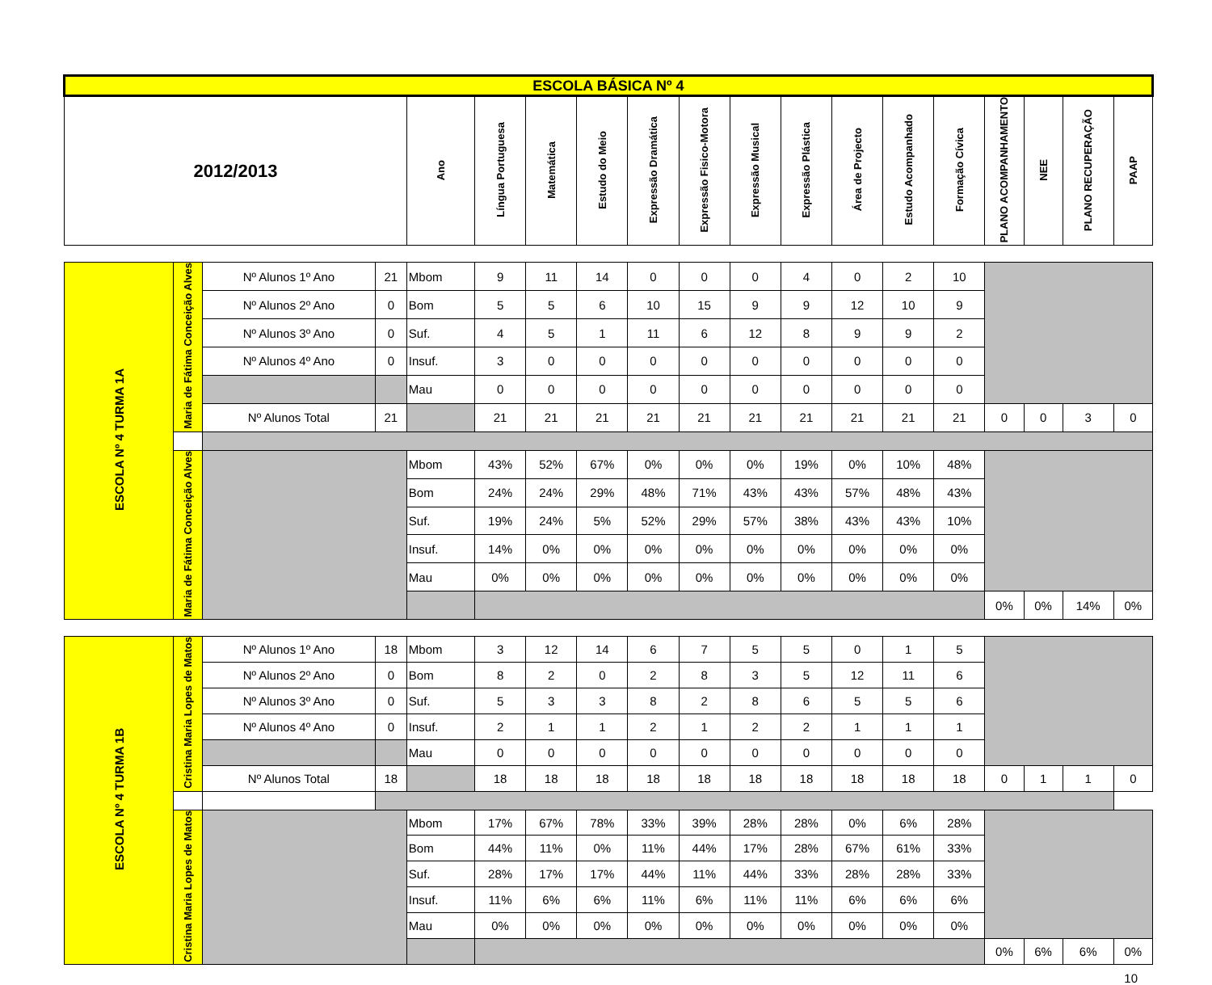| ESCOLA BÁSICA Nº 4 | | | | | | | | | | | | | | | | | | |
| --- | --- | --- | --- | --- | --- | --- | --- | --- | --- | --- | --- | --- | --- | --- | --- | --- | --- | --- |
| 2012/2013 | | | | Ano | Língua Portuguesa | Matemática | Estudo do Meio | Expressão Dramática | Expressão Fisico-Motora | Expressão Musical | Expressão Plástica | Área de Projecto | Estudo Acompanhado | Formação Cívica | PLANO ACOMPANHAMENTO | NEE | PLANO RECUPERAÇÃO | PAAP |
| ESCOLA Nº 4 TURMA 1A | Maria de Fátima Conceição Alves | Nº Alunos 1º Ano | 21 | Mbom | 9 | 11 | 14 | 0 | 0 | 0 | 4 | 0 | 2 | 10 | | | | |
| | | Nº Alunos 2º Ano | 0 | Bom | 5 | 5 | 6 | 10 | 15 | 9 | 9 | 12 | 10 | 9 | | | | |
| | | Nº Alunos 3º Ano | 0 | Suf. | 4 | 5 | 1 | 11 | 6 | 12 | 8 | 9 | 9 | 2 | | | | |
| | | Nº Alunos 4º Ano | 0 | Insuf. | 3 | 0 | 0 | 0 | 0 | 0 | 0 | 0 | 0 | 0 | | | | |
| | | | | Mau | 0 | 0 | 0 | 0 | 0 | 0 | 0 | 0 | 0 | 0 | | | | |
| | | Nº Alunos Total | 21 | | 21 | 21 | 21 | 21 | 21 | 21 | 21 | 21 | 21 | 21 | 0 | 0 | 3 | 0 |
| | Maria de Fátima Conceição Alves | | | Mbom | 43% | 52% | 67% | 0% | 0% | 0% | 19% | 0% | 10% | 48% | | | | |
| | | | | Bom | 24% | 24% | 29% | 48% | 71% | 43% | 43% | 57% | 48% | 43% | | | | |
| | | | | Suf. | 19% | 24% | 5% | 52% | 29% | 57% | 38% | 43% | 43% | 10% | | | | |
| | | | | Insuf. | 14% | 0% | 0% | 0% | 0% | 0% | 0% | 0% | 0% | 0% | | | | |
| | | | | Mau | 0% | 0% | 0% | 0% | 0% | 0% | 0% | 0% | 0% | 0% | | | | |
| | | | | | | | | | | | | | | | 0% | 0% | 14% | 0% |
| ESCOLA Nº 4 TURMA 1B | Cristina Maria Lopes de Matos | Nº Alunos 1º Ano | 18 | Mbom | 3 | 12 | 14 | 6 | 7 | 5 | 5 | 0 | 1 | 5 | | | | |
| | | Nº Alunos 2º Ano | 0 | Bom | 8 | 2 | 0 | 2 | 8 | 3 | 5 | 12 | 11 | 6 | | | | |
| | | Nº Alunos 3º Ano | 0 | Suf. | 5 | 3 | 3 | 8 | 2 | 8 | 6 | 5 | 5 | 6 | | | | |
| | | Nº Alunos 4º Ano | 0 | Insuf. | 2 | 1 | 1 | 2 | 1 | 2 | 2 | 1 | 1 | 1 | | | | |
| | | | | Mau | 0 | 0 | 0 | 0 | 0 | 0 | 0 | 0 | 0 | 0 | | | | |
| | | Nº Alunos Total | 18 | | 18 | 18 | 18 | 18 | 18 | 18 | 18 | 18 | 18 | 18 | 0 | 1 | 1 | 0 |
| | Cristina Maria Lopes de Matos | | | Mbom | 17% | 67% | 78% | 33% | 39% | 28% | 28% | 0% | 6% | 28% | | | | |
| | | | | Bom | 44% | 11% | 0% | 11% | 44% | 17% | 28% | 67% | 61% | 33% | | | | |
| | | | | Suf. | 28% | 17% | 17% | 44% | 11% | 44% | 33% | 28% | 28% | 33% | | | | |
| | | | | Insuf. | 11% | 6% | 6% | 11% | 6% | 11% | 11% | 6% | 6% | 6% | | | | |
| | | | | Mau | 0% | 0% | 0% | 0% | 0% | 0% | 0% | 0% | 0% | 0% | | | | |
| | | | | | | | | | | | | | | | 0% | 6% | 6% | 0% |
10